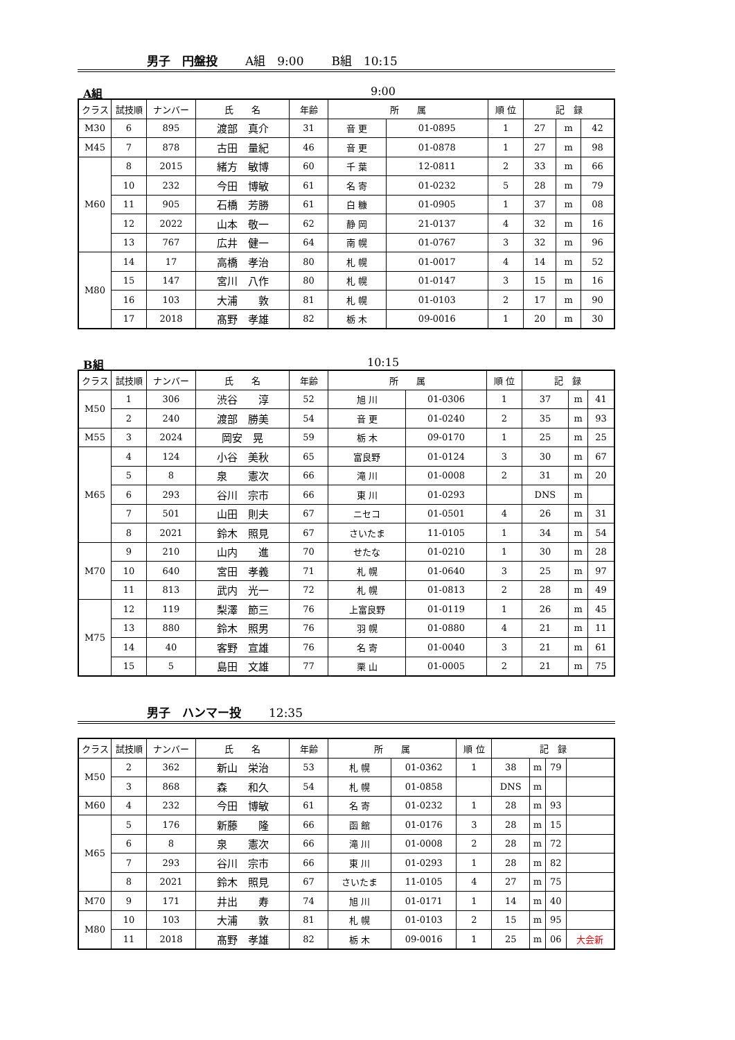男子　円盤投 A組　9:00 B組　10:15
A組 9:00
| クラス | 試技順 | ナンバー | 氏 名 | 年齢 | 所 属 | | 順 位 | 記 録 | | |
| --- | --- | --- | --- | --- | --- | --- | --- | --- | --- | --- |
| M30 | 6 | 895 | 渡部 真介 | 31 | 音 更 | 01-0895 | 1 | 27 | m | 42 |
| M45 | 7 | 878 | 古田 量紀 | 46 | 音 更 | 01-0878 | 1 | 27 | m | 98 |
| M60 | 8 | 2015 | 緒方 敏博 | 60 | 千 葉 | 12-0811 | 2 | 33 | m | 66 |
| | 10 | 232 | 今田 博敏 | 61 | 名 寄 | 01-0232 | 5 | 28 | m | 79 |
| | 11 | 905 | 石橋 芳勝 | 61 | 白 糠 | 01-0905 | 1 | 37 | m | 08 |
| | 12 | 2022 | 山本 敬一 | 62 | 静 岡 | 21-0137 | 4 | 32 | m | 16 |
| | 13 | 767 | 広井 健一 | 64 | 南 幌 | 01-0767 | 3 | 32 | m | 96 |
| M80 | 14 | 17 | 高橋 孝治 | 80 | 札 幌 | 01-0017 | 4 | 14 | m | 52 |
| | 15 | 147 | 宮川 八作 | 80 | 札 幌 | 01-0147 | 3 | 15 | m | 16 |
| | 16 | 103 | 大浦 敦 | 81 | 札 幌 | 01-0103 | 2 | 17 | m | 90 |
| | 17 | 2018 | 髙野 孝雄 | 82 | 栃 木 | 09-0016 | 1 | 20 | m | 30 |
B組 10:15
| クラス | 試技順 | ナンバー | 氏 名 | 年齢 | 所 属 | | 順 位 | 記 録 | | |
| --- | --- | --- | --- | --- | --- | --- | --- | --- | --- | --- |
| M50 | 1 | 306 | 渋谷 淳 | 52 | 旭 川 | 01-0306 | 1 | 37 | m | 41 |
| | 2 | 240 | 渡部 勝美 | 54 | 音 更 | 01-0240 | 2 | 35 | m | 93 |
| M55 | 3 | 2024 | 岡安 晃 | 59 | 栃 木 | 09-0170 | 1 | 25 | m | 25 |
| M65 | 4 | 124 | 小谷 美秋 | 65 | 富良野 | 01-0124 | 3 | 30 | m | 67 |
| | 5 | 8 | 泉 憲次 | 66 | 滝 川 | 01-0008 | 2 | 31 | m | 20 |
| | 6 | 293 | 谷川 宗市 | 66 | 東 川 | 01-0293 | | DNS | m | |
| | 7 | 501 | 山田 則夫 | 67 | ニセコ | 01-0501 | 4 | 26 | m | 31 |
| | 8 | 2021 | 鈴木 照見 | 67 | さいたま | 11-0105 | 1 | 34 | m | 54 |
| M70 | 9 | 210 | 山内 進 | 70 | せたな | 01-0210 | 1 | 30 | m | 28 |
| | 10 | 640 | 宮田 孝義 | 71 | 札 幌 | 01-0640 | 3 | 25 | m | 97 |
| | 11 | 813 | 武内 光一 | 72 | 札 幌 | 01-0813 | 2 | 28 | m | 49 |
| M75 | 12 | 119 | 梨澤 節三 | 76 | 上富良野 | 01-0119 | 1 | 26 | m | 45 |
| | 13 | 880 | 鈴木 照男 | 76 | 羽 幌 | 01-0880 | 4 | 21 | m | 11 |
| | 14 | 40 | 客野 宣雄 | 76 | 名 寄 | 01-0040 | 3 | 21 | m | 61 |
| | 15 | 5 | 島田 文雄 | 77 | 栗 山 | 01-0005 | 2 | 21 | m | 75 |
男子　ハンマー投 12:35
| クラス | 試技順 | ナンバー | 氏 名 | 年齢 | 所 属 | | 順 位 | 記 録 | | | |
| --- | --- | --- | --- | --- | --- | --- | --- | --- | --- | --- | --- |
| M50 | 2 | 362 | 新山 栄治 | 53 | 札 幌 | 01-0362 | 1 | 38 | m | 79 | |
| | 3 | 868 | 森 和久 | 54 | 札 幌 | 01-0858 | | DNS | m | | |
| M60 | 4 | 232 | 今田 博敏 | 61 | 名 寄 | 01-0232 | 1 | 28 | m | 93 | |
| M65 | 5 | 176 | 新藤 隆 | 66 | 函 館 | 01-0176 | 3 | 28 | m | 15 | |
| | 6 | 8 | 泉 憲次 | 66 | 滝 川 | 01-0008 | 2 | 28 | m | 72 | |
| | 7 | 293 | 谷川 宗市 | 66 | 東 川 | 01-0293 | 1 | 28 | m | 82 | |
| | 8 | 2021 | 鈴木 照見 | 67 | さいたま | 11-0105 | 4 | 27 | m | 75 | |
| M70 | 9 | 171 | 井出 寿 | 74 | 旭 川 | 01-0171 | 1 | 14 | m | 40 | |
| M80 | 10 | 103 | 大浦 敦 | 81 | 札 幌 | 01-0103 | 2 | 15 | m | 95 | |
| | 11 | 2018 | 髙野 孝雄 | 82 | 栃 木 | 09-0016 | 1 | 25 | m | 06 | 大会新 |